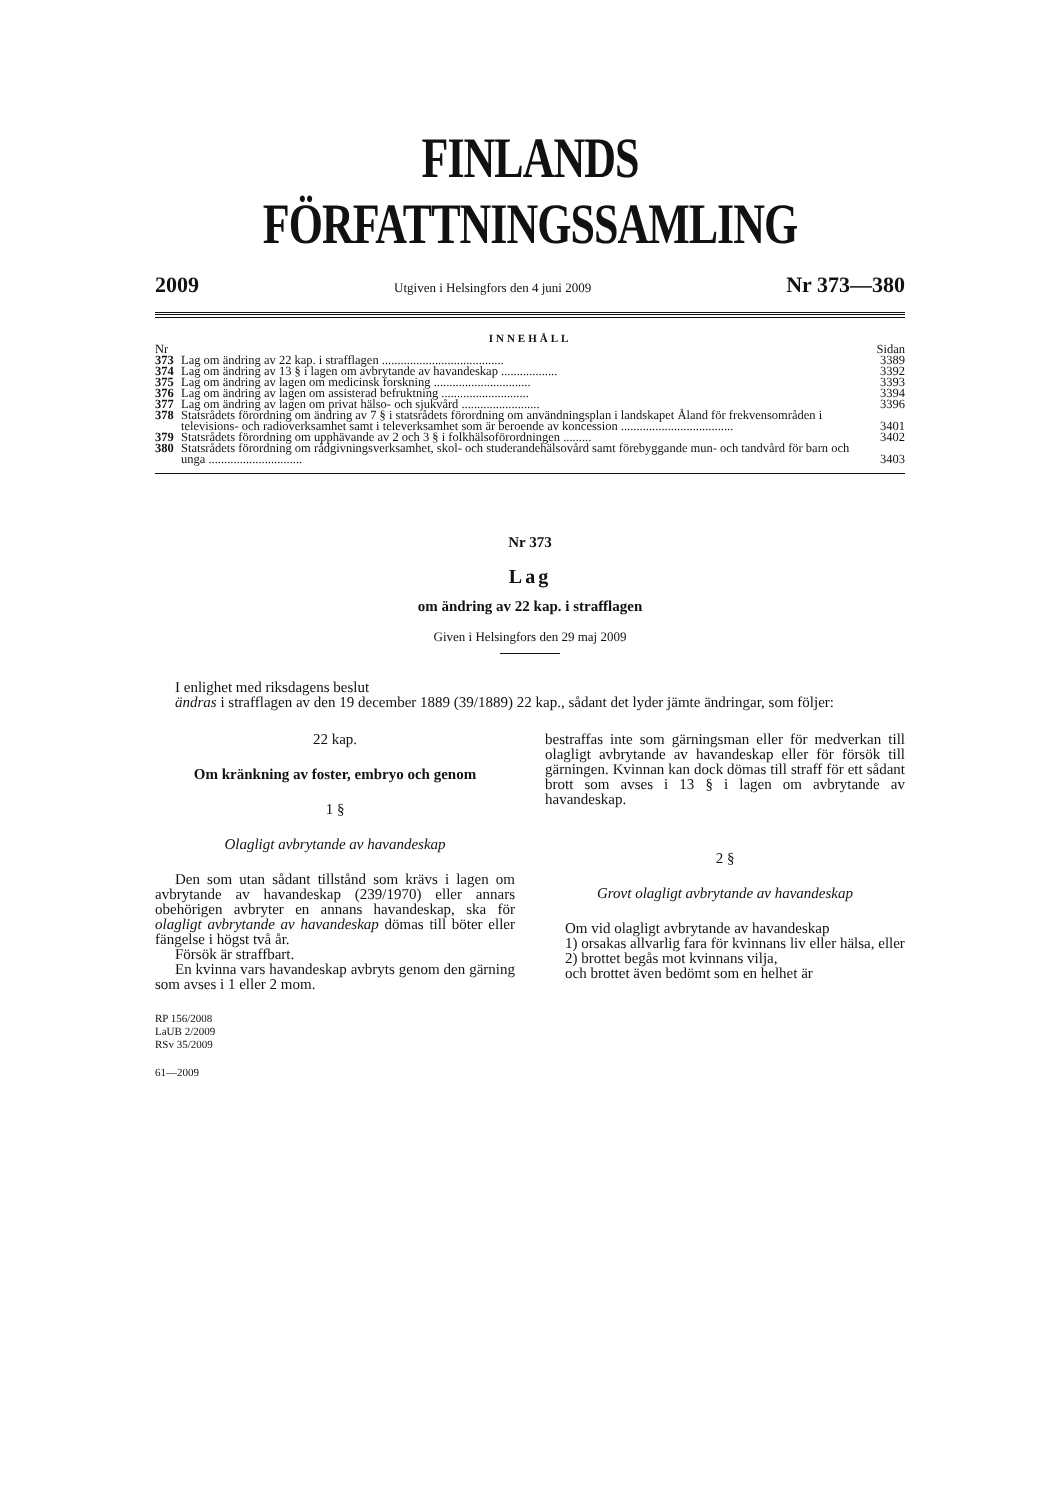FINLANDS FÖRFATTNINGSSAMLING
2009 Utgiven i Helsingfors den 4 juni 2009 Nr 373—380
INNEHÅLL
| Nr | | Sidan |
| 373 | Lag om ändring av 22 kap. i strafflagen ....................................... | 3389 |
| 374 | Lag om ändring av 13 § i lagen om avbrytande av havandeskap .................. | 3392 |
| 375 | Lag om ändring av lagen om medicinsk forskning ............................... | 3393 |
| 376 | Lag om ändring av lagen om assisterad befruktning ............................ | 3394 |
| 377 | Lag om ändring av lagen om privat hälso- och sjukvård ......................... | 3396 |
| 378 | Statsrådets förordning om ändring av 7 § i statsrådets förordning om användningsplan i landskapet Åland för frekvensområden i televisions- och radioverksamhet samt i televerksamhet som är beroende av koncession .................................... | 3401 |
| 379 | Statsrådets förordning om upphävande av 2 och 3 § i folkhälsoförordningen ......... | 3402 |
| 380 | Statsrådets förordning om rådgivningsverksamhet, skol- och studerandehälsovård samt förebyggande mun- och tandvård för barn och unga .............................. | 3403 |
Nr 373
Lag
om ändring av 22 kap. i strafflagen
Given i Helsingfors den 29 maj 2009
I enlighet med riksdagens beslut
ändras i strafflagen av den 19 december 1889 (39/1889) 22 kap., sådant det lyder jämte ändringar, som följer:
22 kap.
Om kränkning av foster, embryo och genom
1 §
Olagligt avbrytande av havandeskap
Den som utan sådant tillstånd som krävs i lagen om avbrytande av havandeskap (239/1970) eller annars obehörigen avbryter en annans havandeskap, ska för olagligt avbrytande av havandeskap dömas till böter eller fängelse i högst två år.
Försök är straffbart.
En kvinna vars havandeskap avbryts genom den gärning som avses i 1 eller 2 mom.
RP 156/2008
LaUB 2/2009
RSv 35/2009
61—2009
bestraffas inte som gärningsman eller för medverkan till olagligt avbrytande av havandeskap eller för försök till gärningen. Kvinnan kan dock dömas till straff för ett sådant brott som avses i 13 § i lagen om avbrytande av havandeskap.
2 §
Grovt olagligt avbrytande av havandeskap
Om vid olagligt avbrytande av havandeskap
1) orsakas allvarlig fara för kvinnans liv eller hälsa, eller
2) brottet begås mot kvinnans vilja,
och brottet även bedömt som en helhet är